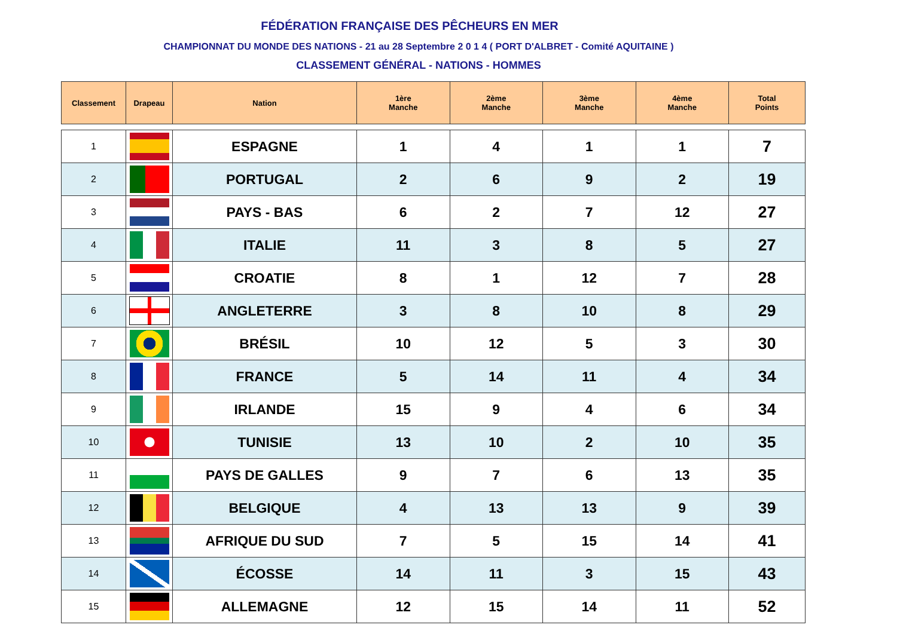FÉDÉRATION FRANÇAISE DES PÊCHEURS EN MER
CHAMPIONNAT DU MONDE DES NATIONS - 21 au 28 Septembre 2 0 1 4 ( PORT D'ALBRET - Comité AQUITAINE )
CLASSEMENT GÉNÉRAL - NATIONS - HOMMES
| Classement | Drapeau | Nation | 1ère Manche | 2ème Manche | 3ème Manche | 4ème Manche | Total Points |
| --- | --- | --- | --- | --- | --- | --- | --- |
| 1 | | ESPAGNE | 1 | 4 | 1 | 1 | 7 |
| 2 | | PORTUGAL | 2 | 6 | 9 | 2 | 19 |
| 3 | | PAYS - BAS | 6 | 2 | 7 | 12 | 27 |
| 4 | | ITALIE | 11 | 3 | 8 | 5 | 27 |
| 5 | | CROATIE | 8 | 1 | 12 | 7 | 28 |
| 6 | | ANGLETERRE | 3 | 8 | 10 | 8 | 29 |
| 7 | | BRÉSIL | 10 | 12 | 5 | 3 | 30 |
| 8 | | FRANCE | 5 | 14 | 11 | 4 | 34 |
| 9 | | IRLANDE | 15 | 9 | 4 | 6 | 34 |
| 10 | | TUNISIE | 13 | 10 | 2 | 10 | 35 |
| 11 | | PAYS DE GALLES | 9 | 7 | 6 | 13 | 35 |
| 12 | | BELGIQUE | 4 | 13 | 13 | 9 | 39 |
| 13 | | AFRIQUE DU SUD | 7 | 5 | 15 | 14 | 41 |
| 14 | | ÉCOSSE | 14 | 11 | 3 | 15 | 43 |
| 15 | | ALLEMAGNE | 12 | 15 | 14 | 11 | 52 |